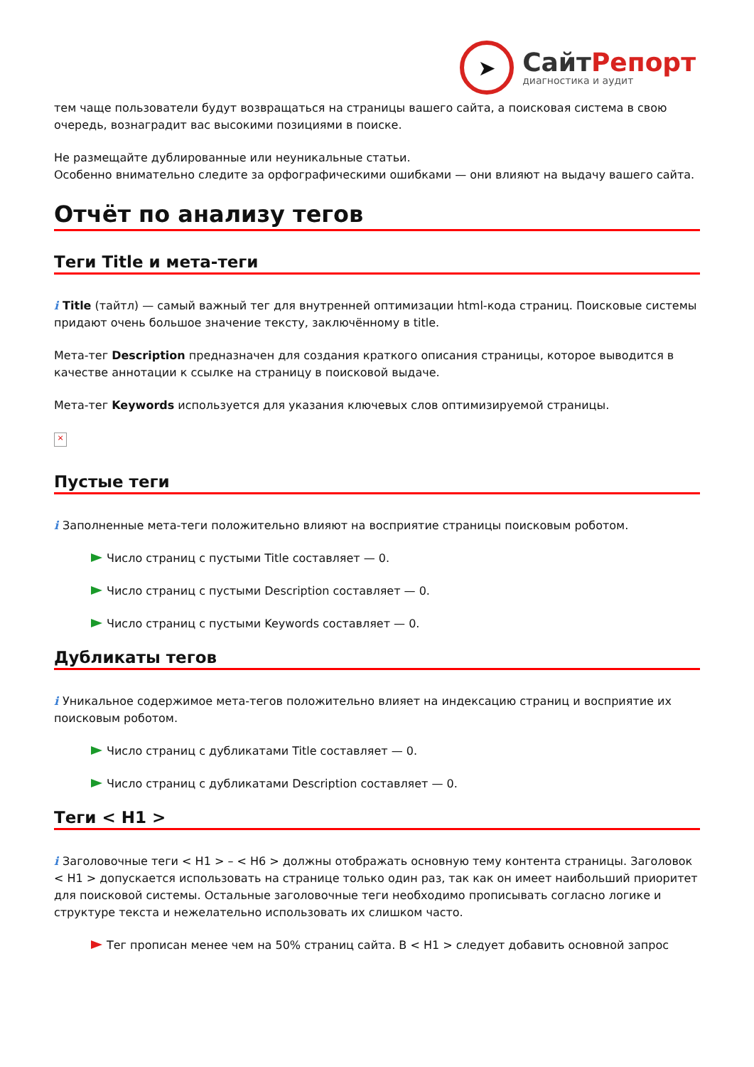➤
СайтРепорт
диагностика и аудит
тем чаще пользователи будут возвращаться на страницы вашего сайта, а поисковая система в свою очередь, вознаградит вас высокими позициями в поиске.
Не размещайте дублированные или неуникальные статьи.
Особенно внимательно следите за орфографическими ошибками — они влияют на выдачу вашего сайта.
Отчёт по анализу тегов
Теги Title и мета-теги
i Title (тайтл) — самый важный тег для внутренней оптимизации html-кода страниц. Поисковые системы придают очень большое значение тексту, заключённому в title.
Мета-тег Description предназначен для создания краткого описания страницы, которое выводится в качестве аннотации к ссылке на страницу в поисковой выдаче.
Мета-тег Keywords используется для указания ключевых слов оптимизируемой страницы.
×
Пустые теги
i Заполненные мета-теги положительно влияют на восприятие страницы поисковым роботом.
Число страниц с пустыми Title составляет — 0.
Число страниц с пустыми Description составляет — 0.
Число страниц с пустыми Keywords составляет — 0.
Дубликаты тегов
i Уникальное содержимое мета-тегов положительно влияет на индексацию страниц и восприятие их поисковым роботом.
Число страниц с дубликатами Title составляет — 0.
Число страниц с дубликатами Description составляет — 0.
Теги < H1 >
i Заголовочные теги < H1 > – < H6 > должны отображать основную тему контента страницы. Заголовок < H1 > допускается использовать на странице только один раз, так как он имеет наибольший приоритет для поисковой системы. Остальные заголовочные теги необходимо прописывать согласно логике и структуре текста и нежелательно использовать их слишком часто.
Тег прописан менее чем на 50% страниц сайта. В < H1 > следует добавить основной запрос